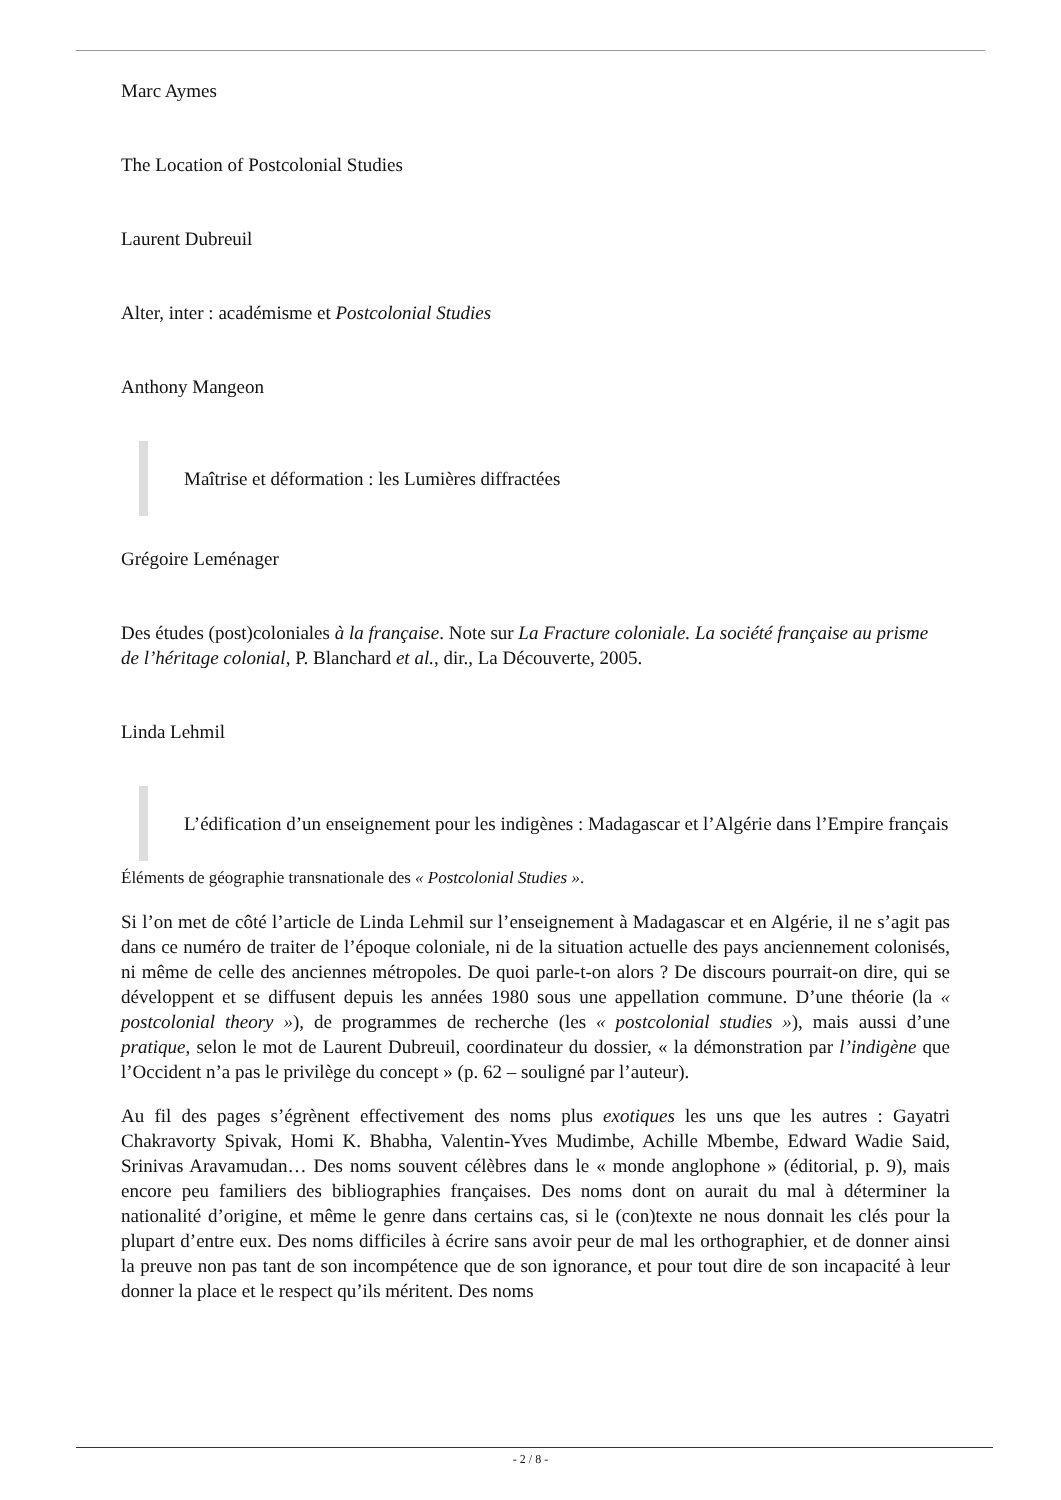Marc Aymes
The Location of Postcolonial Studies
Laurent Dubreuil
Alter, inter : académisme et Postcolonial Studies
Anthony Mangeon
Maîtrise et déformation : les Lumières diffractées
Grégoire Leménager
Des études (post)coloniales à la française. Note sur La Fracture coloniale. La société française au prisme de l’héritage colonial, P. Blanchard et al., dir., La Découverte, 2005.
Linda Lehmil
L’édification d’un enseignement pour les indigènes : Madagascar et l’Algérie dans l’Empire français
Éléments de géographie transnationale des « Postcolonial Studies ».
Si l’on met de côté l’article de Linda Lehmil sur l’enseignement à Madagascar et en Algérie, il ne s’agit pas dans ce numéro de traiter de l’époque coloniale, ni de la situation actuelle des pays anciennement colonisés, ni même de celle des anciennes métropoles. De quoi parle-t-on alors ? De discours pourrait-on dire, qui se développent et se diffusent depuis les années 1980 sous une appellation commune. D’une théorie (la « postcolonial theory »), de programmes de recherche (les « postcolonial studies »), mais aussi d’une pratique, selon le mot de Laurent Dubreuil, coordinateur du dossier, « la démonstration par l’indigène que l’Occident n’a pas le privilège du concept » (p. 62 – souligné par l’auteur).
Au fil des pages s’égrènent effectivement des noms plus exotiques les uns que les autres : Gayatri Chakravorty Spivak, Homi K. Bhabha, Valentin-Yves Mudimbe, Achille Mbembe, Edward Wadie Said, Srinivas Aravamudan… Des noms souvent célèbres dans le « monde anglophone » (éditorial, p. 9), mais encore peu familiers des bibliographies françaises. Des noms dont on aurait du mal à déterminer la nationalité d’origine, et même le genre dans certains cas, si le (con)texte ne nous donnait les clés pour la plupart d’entre eux. Des noms difficiles à écrire sans avoir peur de mal les orthographier, et de donner ainsi la preuve non pas tant de son incompétence que de son ignorance, et pour tout dire de son incapacité à leur donner la place et le respect qu’ils méritent. Des noms
- 2 / 8 -